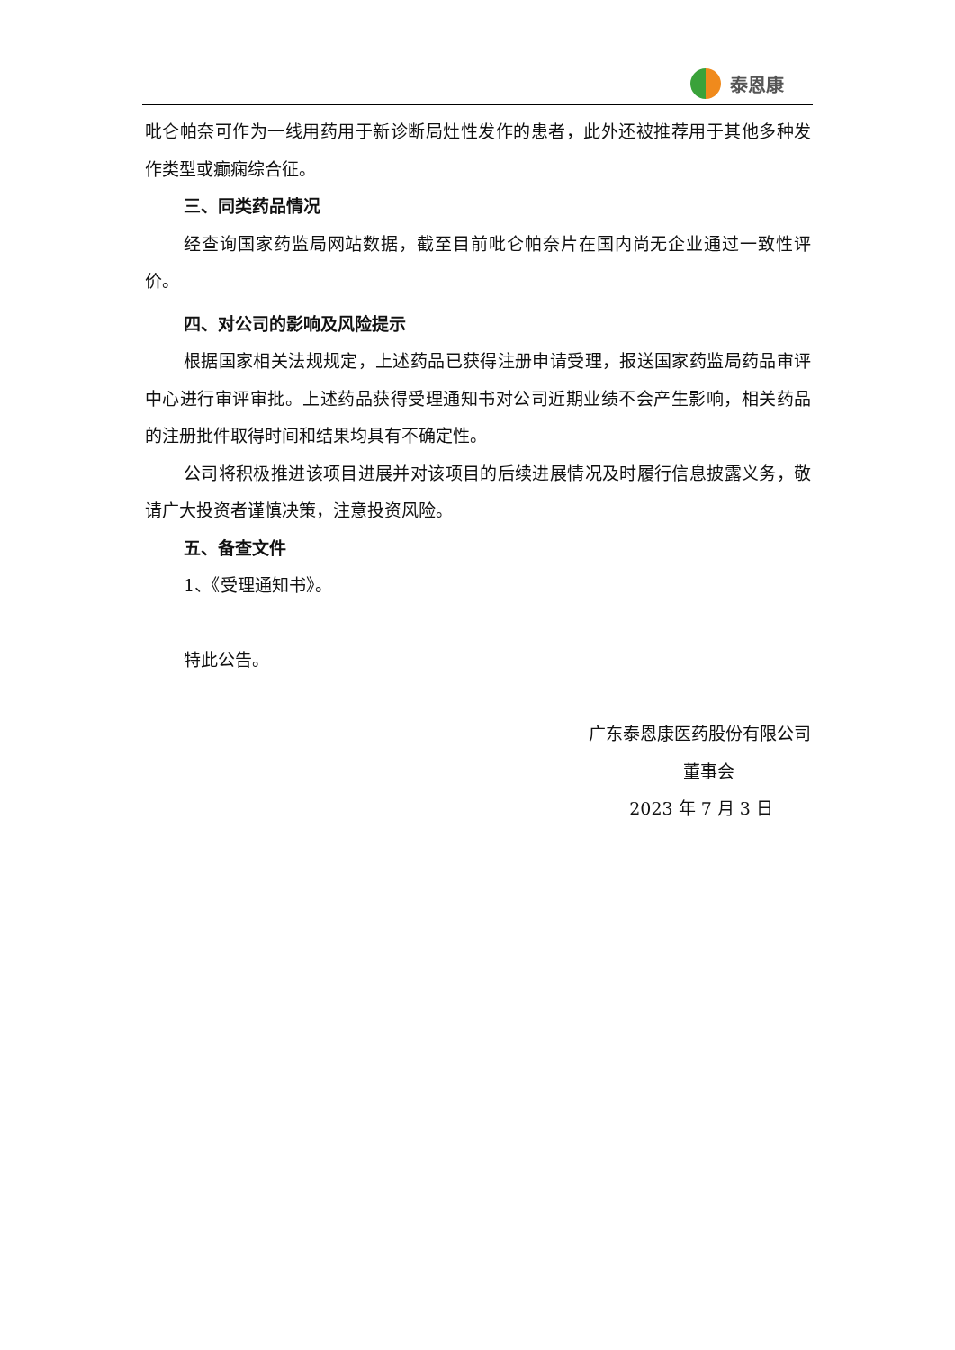泰恩康
吡仑帕奈可作为一线用药用于新诊断局灶性发作的患者，此外还被推荐用于其他多种发作类型或癫痫综合征。
三、同类药品情况
经查询国家药监局网站数据，截至目前吡仑帕奈片在国内尚无企业通过一致性评价。
四、对公司的影响及风险提示
根据国家相关法规规定，上述药品已获得注册申请受理，报送国家药监局药品审评中心进行审评审批。上述药品获得受理通知书对公司近期业绩不会产生影响，相关药品的注册批件取得时间和结果均具有不确定性。
公司将积极推进该项目进展并对该项目的后续进展情况及时履行信息披露义务，敬请广大投资者谨慎决策，注意投资风险。
五、备查文件
1、《受理通知书》。
特此公告。
广东泰恩康医药股份有限公司
董事会
2023 年 7 月 3 日